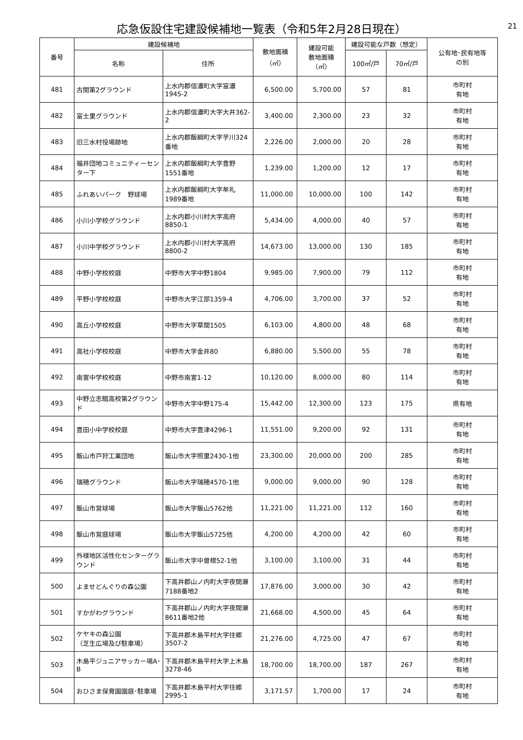応急仮設住宅建設候補地一覧表（令和5年2月28日現在）
21
| 番号 | 建設候補地 | | 敷地面積 （㎡） | 建設可能 敷地面積（㎡） | 建設可能な戸数（想定） | | 公有地･民有地等 の別 |
| --- | --- | --- | --- | --- | --- | --- | --- |
| | 名称 | 住所 | | | 100㎡/戸 | 70㎡/戸 | |
| 481 | 古間第2グラウンド | 上水内郡信濃町大字富濃1945-2 | 6,500.00 | 5,700.00 | 57 | 81 | 市町村 有地 |
| 482 | 富士里グラウンド | 上水内郡信濃町大字大井362-2 | 3,400.00 | 2,300.00 | 23 | 32 | 市町村 有地 |
| 483 | 旧三水村役場跡地 | 上水内郡飯綱町大字芋川324番地 | 2,226.00 | 2,000.00 | 20 | 28 | 市町村 有地 |
| 484 | 福井団地コミュニティーセンター下 | 上水内郡飯綱町大字豊野1551番地 | 1,239.00 | 1,200.00 | 12 | 17 | 市町村 有地 |
| 485 | ふれあいパーク 野球場 | 上水内郡飯綱町大字牟礼1989番地 | 11,000.00 | 10,000.00 | 100 | 142 | 市町村 有地 |
| 486 | 小川小学校グラウンド | 上水内郡小川村大字高府8850-1 | 5,434.00 | 4,000.00 | 40 | 57 | 市町村 有地 |
| 487 | 小川中学校グラウンド | 上水内郡小川村大字高府8800-2 | 14,673.00 | 13,000.00 | 130 | 185 | 市町村 有地 |
| 488 | 中野小学校校庭 | 中野市大字中野1804 | 9,985.00 | 7,900.00 | 79 | 112 | 市町村 有地 |
| 489 | 平野小学校校庭 | 中野市大字江部1359-4 | 4,706.00 | 3,700.00 | 37 | 52 | 市町村 有地 |
| 490 | 高丘小学校校庭 | 中野市大字草間1505 | 6,103.00 | 4,800.00 | 48 | 68 | 市町村 有地 |
| 491 | 高社小学校校庭 | 中野市大字金井80 | 6,880.00 | 5,500.00 | 55 | 78 | 市町村 有地 |
| 492 | 南宮中学校校庭 | 中野市南宮1-12 | 10,120.00 | 8,000.00 | 80 | 114 | 市町村 有地 |
| 493 | 中野立志館高校第2グラウンド | 中野市大字中野175-4 | 15,442.00 | 12,300.00 | 123 | 175 | 県有地 |
| 494 | 豊田小中学校校庭 | 中野市大字豊津4296-1 | 11,551.00 | 9,200.00 | 92 | 131 | 市町村 有地 |
| 495 | 飯山市戸狩工業団地 | 飯山市大字照里2430-1他 | 23,300.00 | 20,000.00 | 200 | 285 | 市町村 有地 |
| 496 | 瑞穂グラウンド | 飯山市大字瑞穂4570-1他 | 9,000.00 | 9,000.00 | 90 | 128 | 市町村 有地 |
| 497 | 飯山市営球場 | 飯山市大字飯山5762他 | 11,221.00 | 11,221.00 | 112 | 160 | 市町村 有地 |
| 498 | 飯山市営庭球場 | 飯山市大字飯山5725他 | 4,200.00 | 4,200.00 | 42 | 60 | 市町村 有地 |
| 499 | 外様地区活性化センターグラウンド | 飯山市大字中曽根52-1他 | 3,100.00 | 3,100.00 | 31 | 44 | 市町村 有地 |
| 500 | よませどんぐりの森公園 | 下高井郡山ノ内町大字夜間瀬7188番地2 | 17,876.00 | 3,000.00 | 30 | 42 | 市町村 有地 |
| 501 | すかがわグラウンド | 下高井郡山ノ内町大字夜間瀬8611番地2他 | 21,668.00 | 4,500.00 | 45 | 64 | 市町村 有地 |
| 502 | ケヤキの森公園 （芝生広場及び駐車場） | 下高井郡木島平村大字往郷3507-2 | 21,276.00 | 4,725.00 | 47 | 67 | 市町村 有地 |
| 503 | 木島平ジュニアサッカー場A･B | 下高井郡木島平村大字上木島3278-46 | 18,700.00 | 18,700.00 | 187 | 267 | 市町村 有地 |
| 504 | おひさま保育園園庭･駐車場 | 下高井郡木島平村大字往郷2995-1 | 3,171.57 | 1,700.00 | 17 | 24 | 市町村 有地 |